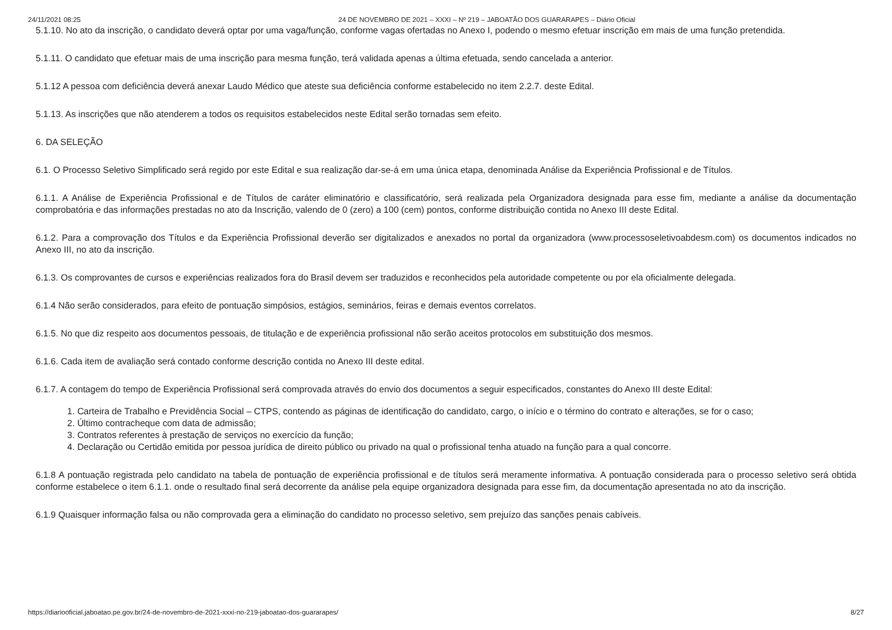24/11/2021 08:25 24 DE NOVEMBRO DE 2021 – XXXI – Nº 219 – JABOATÃO DOS GUARARAPES – Diário Oficial
5.1.10. No ato da inscrição, o candidato deverá optar por uma vaga/função, conforme vagas ofertadas no Anexo I, podendo o mesmo efetuar inscrição em mais de uma função pretendida.
5.1.11. O candidato que efetuar mais de uma inscrição para mesma função, terá validada apenas a última efetuada, sendo cancelada a anterior.
5.1.12 A pessoa com deficiência deverá anexar Laudo Médico que ateste sua deficiência conforme estabelecido no item 2.2.7. deste Edital.
5.1.13. As inscrições que não atenderem a todos os requisitos estabelecidos neste Edital serão tornadas sem efeito.
6. DA SELEÇÃO
6.1. O Processo Seletivo Simplificado será regido por este Edital e sua realização dar-se-á em uma única etapa, denominada Análise da Experiência Profissional e de Títulos.
6.1.1. A Análise de Experiência Profissional e de Títulos de caráter eliminatório e classificatório, será realizada pela Organizadora designada para esse fim, mediante a análise da documentação comprobatória e das informações prestadas no ato da Inscrição, valendo de 0 (zero) a 100 (cem) pontos, conforme distribuição contida no Anexo III deste Edital.
6.1.2. Para a comprovação dos Títulos e da Experiência Profissional deverão ser digitalizados e anexados no portal da organizadora (www.processoseletivoabdesm.com) os documentos indicados no Anexo III, no ato da inscrição.
6.1.3. Os comprovantes de cursos e experiências realizados fora do Brasil devem ser traduzidos e reconhecidos pela autoridade competente ou por ela oficialmente delegada.
6.1.4 Não serão considerados, para efeito de pontuação simpósios, estágios, seminários, feiras e demais eventos correlatos.
6.1.5. No que diz respeito aos documentos pessoais, de titulação e de experiência profissional não serão aceitos protocolos em substituição dos mesmos.
6.1.6. Cada item de avaliação será contado conforme descrição contida no Anexo III deste edital.
6.1.7. A contagem do tempo de Experiência Profissional será comprovada através do envio dos documentos a seguir especificados, constantes do Anexo III deste Edital:
1. Carteira de Trabalho e Previdência Social – CTPS, contendo as páginas de identificação do candidato, cargo, o início e o término do contrato e alterações, se for o caso;
2. Último contracheque com data de admissão;
3. Contratos referentes à prestação de serviços no exercício da função;
4. Declaração ou Certidão emitida por pessoa jurídica de direito público ou privado na qual o profissional tenha atuado na função para a qual concorre.
6.1.8 A pontuação registrada pelo candidato na tabela de pontuação de experiência profissional e de títulos será meramente informativa. A pontuação considerada para o processo seletivo será obtida conforme estabelece o item 6.1.1. onde o resultado final será decorrente da análise pela equipe organizadora designada para esse fim, da documentação apresentada no ato da inscrição.
6.1.9 Quaisquer informação falsa ou não comprovada gera a eliminação do candidato no processo seletivo, sem prejuízo das sanções penais cabíveis.
https://diariooficial.jaboatao.pe.gov.br/24-de-novembro-de-2021-xxxi-no-219-jaboatao-dos-guararapes/ 8/27